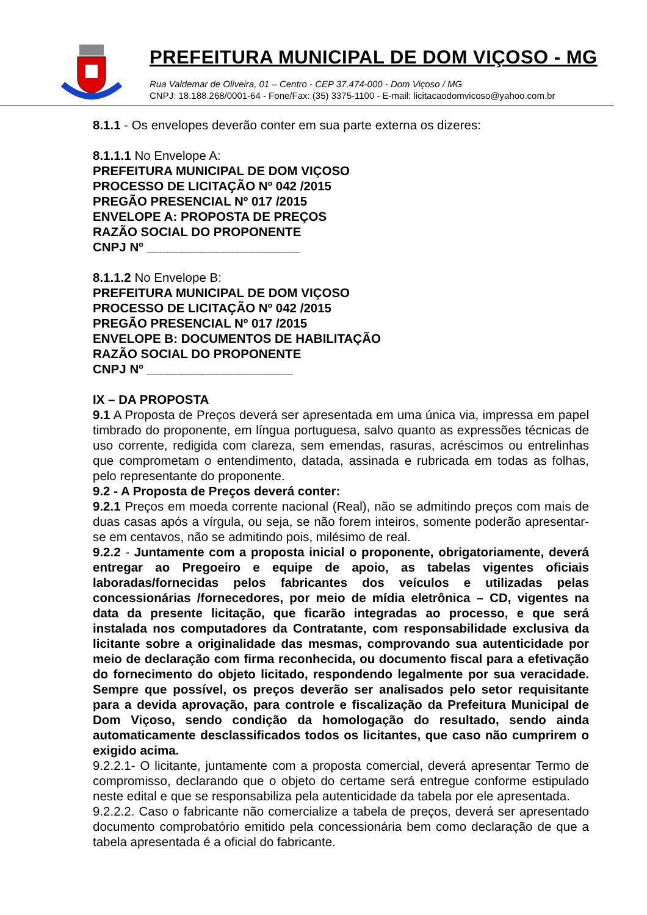PREFEITURA MUNICIPAL DE DOM VIÇOSO - MG
Rua Valdemar de Oliveira, 01 – Centro - CEP 37.474-000 - Dom Viçoso / MG
CNPJ: 18.188.268/0001-64 - Fone/Fax: (35) 3375-1100 - E-mail: licitacaodomvicoso@yahoo.com.br
8.1.1 - Os envelopes deverão conter em sua parte externa os dizeres:
8.1.1.1 No Envelope A:
PREFEITURA MUNICIPAL DE DOM VIÇOSO
PROCESSO DE LICITAÇÃO Nº 042 /2015
PREGÃO PRESENCIAL Nº 017 /2015
ENVELOPE A: PROPOSTA DE PREÇOS
RAZÃO SOCIAL DO PROPONENTE
CNPJ Nº ______________________
8.1.1.2 No Envelope B:
PREFEITURA MUNICIPAL DE DOM VIÇOSO
PROCESSO DE LICITAÇÃO Nº 042 /2015
PREGÃO PRESENCIAL Nº 017 /2015
ENVELOPE B: DOCUMENTOS DE HABILITAÇÃO
RAZÃO SOCIAL DO PROPONENTE
CNPJ Nº _____________________
IX – DA PROPOSTA
9.1 A Proposta de Preços deverá ser apresentada em uma única via, impressa em papel timbrado do proponente, em língua portuguesa, salvo quanto as expressões técnicas de uso corrente, redigida com clareza, sem emendas, rasuras, acréscimos ou entrelinhas que comprometam o entendimento, datada, assinada e rubricada em todas as folhas, pelo representante do proponente.
9.2 - A Proposta de Preços deverá conter:
9.2.1 Preços em moeda corrente nacional (Real), não se admitindo preços com mais de duas casas após a vírgula, ou seja, se não forem inteiros, somente poderão apresentar-se em centavos, não se admitindo pois, milésimo de real.
9.2.2 - Juntamente com a proposta inicial o proponente, obrigatoriamente, deverá entregar ao Pregoeiro e equipe de apoio, as tabelas vigentes oficiais laboradas/fornecidas pelos fabricantes dos veículos e utilizadas pelas concessionárias /fornecedores, por meio de mídia eletrônica – CD, vigentes na data da presente licitação, que ficarão integradas ao processo, e que será instalada nos computadores da Contratante, com responsabilidade exclusiva da licitante sobre a originalidade das mesmas, comprovando sua autenticidade por meio de declaração com firma reconhecida, ou documento fiscal para a efetivação do fornecimento do objeto licitado, respondendo legalmente por sua veracidade. Sempre que possível, os preços deverão ser analisados pelo setor requisitante para a devida aprovação, para controle e fiscalização da Prefeitura Municipal de Dom Viçoso, sendo condição da homologação do resultado, sendo ainda automaticamente desclassificados todos os licitantes, que caso não cumprirem o exigido acima.
9.2.2.1- O licitante, juntamente com a proposta comercial, deverá apresentar Termo de compromisso, declarando que o objeto do certame será entregue conforme estipulado neste edital e que se responsabiliza pela autenticidade da tabela por ele apresentada.
9.2.2.2. Caso o fabricante não comercialize a tabela de preços, deverá ser apresentado documento comprobatório emitido pela concessionária bem como declaração de que a tabela apresentada é a oficial do fabricante.